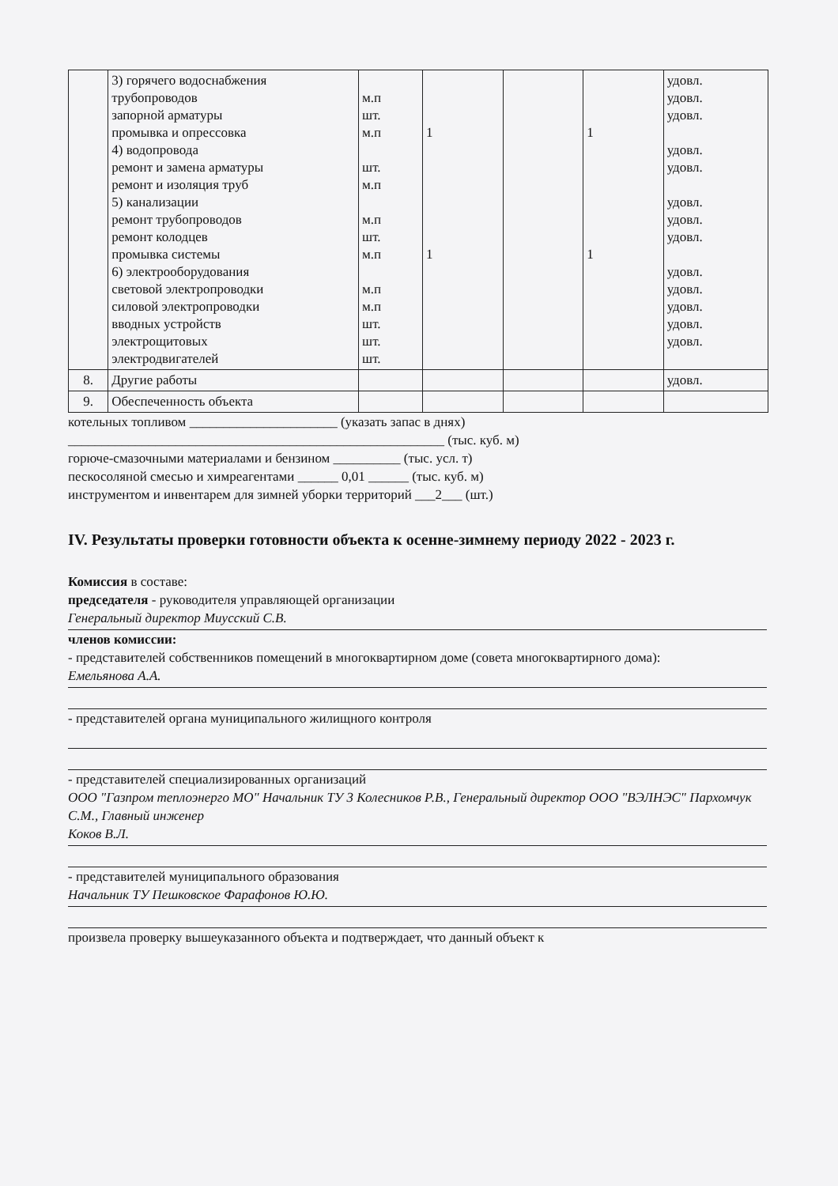| | 3) горячего водоснабжения трубопроводов запорной арматуры промывка и опрессовка 4) водопровода ремонт и замена арматуры ремонт и изоляция труб 5) канализации ремонт трубопроводов ремонт колодцев промывка системы 6) электрооборудования световой электропроводки силовой электропроводки вводных устройств электрощитовых электродвигателей | м.п шт. м.п шт. м.п м.п шт. м.п м.п м.п шт. шт. шт. | 1 1 | | 1 1 | удовл. удовл. удовл. удовл. удовл. удовл. удовл. удовл. удовл. удовл. удовл. удовл. удовл. |
| 8. | Другие работы | | | | | удовл. |
| 9. | Обеспеченность объекта | | | | | |
котельных топливом ______________________ (указать запас в днях)
________________________________________________________ (тыс. куб. м)
горюче-смазочными материалами и бензином __________ (тыс. усл. т)
пескосоляной смесью и химреагентами ______ 0,01 ______ (тыс. куб. м)
инструментом и инвентарем для зимней уборки территорий ___2___ (шт.)
IV. Результаты проверки готовности объекта к осенне-зимнему периоду 2022 - 2023 г.
Комиссия в составе:
председателя - руководителя управляющей организации
Генеральный директор Миусский С.В.
членов комиссии:
- представителей собственников помещений в многоквартирном доме (совета многоквартирного дома):
Емельянова А.А.
- представителей органа муниципального жилищного контроля
- представителей специализированных организаций
ООО "Газпром теплоэнерго МО" Начальник ТУ 3 Колесников Р.В., Генеральный директор ООО "ВЭЛНЭС" Пархомчук С.М., Главный инженер
Коков В.Л.
- представителей муниципального образования
Начальник ТУ Пешковское Фарафонов Ю.Ю.
произвела проверку вышеуказанного объекта и подтверждает, что данный объект к